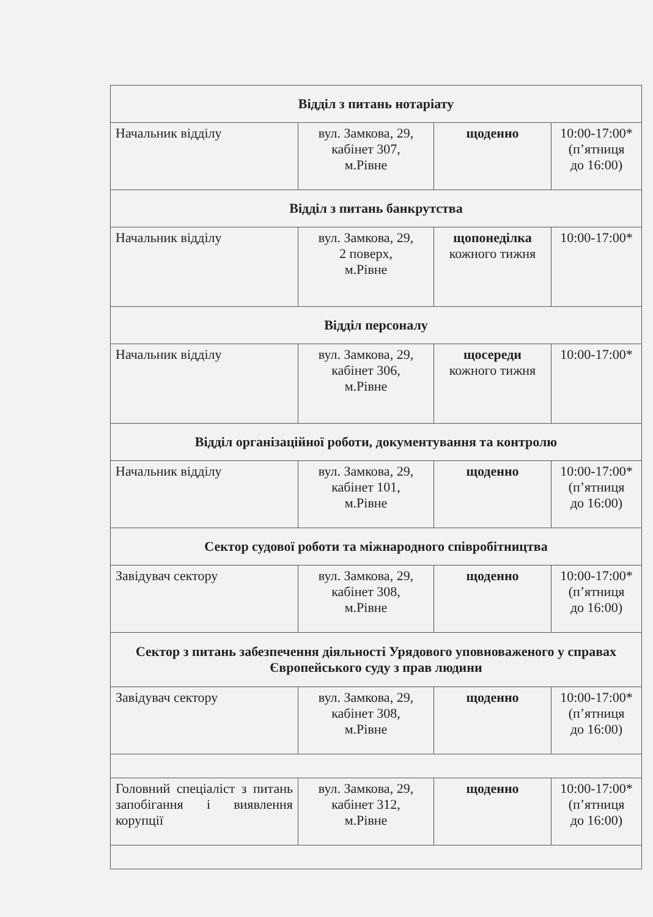| Відділ з питань нотаріату | | | |
| Начальник відділу | вул. Замкова, 29, кабінет 307, м.Рівне | щоденно | 10:00-17:00* (п’ятниця до 16:00) |
| Відділ з питань банкрутства | | | |
| Начальник відділу | вул. Замкова, 29, 2 поверх, м.Рівне | щопонеділка кожного тижня | 10:00-17:00* |
| Відділ персоналу | | | |
| Начальник відділу | вул. Замкова, 29, кабінет 306, м.Рівне | щосереди кожного тижня | 10:00-17:00* |
| Відділ організаційної роботи, документування та контролю | | | |
| Начальник відділу | вул. Замкова, 29, кабінет 101, м.Рівне | щоденно | 10:00-17:00* (п’ятниця до 16:00) |
| Сектор судової роботи та міжнародного співробітництва | | | |
| Завідувач сектору | вул. Замкова, 29, кабінет 308, м.Рівне | щоденно | 10:00-17:00* (п’ятниця до 16:00) |
| Сектор з питань забезпечення діяльності Урядового уповноваженого у справах Європейського суду з прав людини | | | |
| Завідувач сектору | вул. Замкова, 29, кабінет 308, м.Рівне | щоденно | 10:00-17:00* (п’ятниця до 16:00) |
| Головний спеціаліст з питань запобігання і виявлення корупції | вул. Замкова, 29, кабінет 312, м.Рівне | щоденно | 10:00-17:00* (п’ятниця до 16:00) |